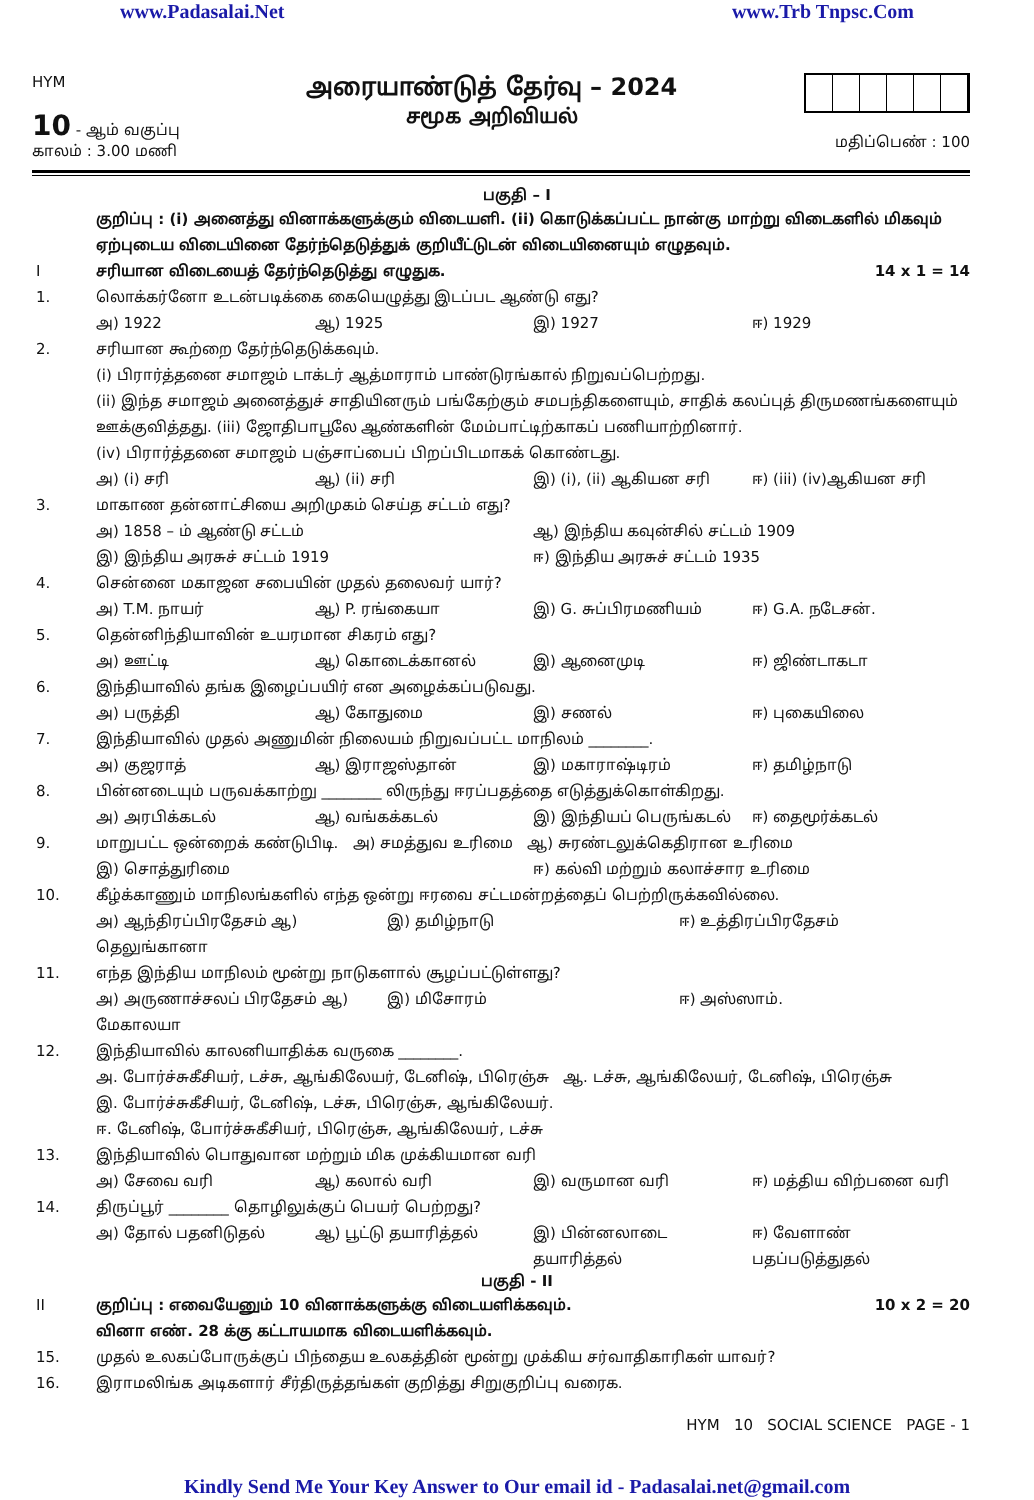www.Padasalai.Net www.Trb Tnpsc.Com
HYM
10 - ஆம் வகுப்பு
காலம் : 3.00 மணி
அரையாண்டுத் தேர்வு – 2024
சமூக அறிவியல்
மதிப்பெண் : 100
பகுதி – I
குறிப்பு : (i) அனைத்து வினாக்களுக்கும் விடையளி. (ii) கொடுக்கப்பட்ட நான்கு மாற்று விடைகளில் மிகவும் ஏற்புடைய விடையினை தேர்ந்தெடுத்துக் குறியீட்டுடன் விடையினையும் எழுதவும்.
Iசரியான விடையைத் தேர்ந்தெடுத்து எழுதுக. 14 x 1 = 14
1. லொக்கர்னோ உடன்படிக்கை கையெழுத்து இடப்பட ஆண்டு எது?
அ) 1922 ஆ) 1925 இ) 1927 ஈ) 1929
2. சரியான கூற்றை தேர்ந்தெடுக்கவும்.
(i) பிரார்த்தனை சமாஜம் டாக்டர் ஆத்மாராம் பாண்டுரங்கால் நிறுவப்பெற்றது.
(ii) இந்த சமாஜம் அனைத்துச் சாதியினரும் பங்கேற்கும் சமபந்திகளையும், சாதிக் கலப்புத் திருமணங்களையும் ஊக்குவித்தது. (iii) ஜோதிபாபூலே ஆண்களின் மேம்பாட்டிற்காகப் பணியாற்றினார்.
(iv) பிரார்த்தனை சமாஜம் பஞ்சாப்பைப் பிறப்பிடமாகக் கொண்டது.
அ) (i) சரி ஆ) (ii) சரி இ) (i), (ii) ஆகியன சரி ஈ) (iii) (iv)ஆகியன சரி
3. மாகாண தன்னாட்சியை அறிமுகம் செய்த சட்டம் எது?
அ) 1858 – ம் ஆண்டு சட்டம் ஆ) இந்திய கவுன்சில் சட்டம் 1909
இ) இந்திய அரசுச் சட்டம் 1919 ஈ) இந்திய அரசுச் சட்டம் 1935
4. சென்னை மகாஜன சபையின் முதல் தலைவர் யார்?
அ) T.M. நாயர் ஆ) P. ரங்கையா இ) G. சுப்பிரமணியம் ஈ) G.A. நடேசன்.
5. தென்னிந்தியாவின் உயரமான சிகரம் எது?
அ) ஊட்டி ஆ) கொடைக்கானல் இ) ஆனைமுடி ஈ) ஜிண்டாகடா
6. இந்தியாவில் தங்க இழைப்பயிர் என அழைக்கப்படுவது.
அ) பருத்தி ஆ) கோதுமை இ) சணல் ஈ) புகையிலை
7. இந்தியாவில் முதல் அணுமின் நிலையம் நிறுவப்பட்ட மாநிலம் ________.
அ) குஜராத் ஆ) இராஜஸ்தான் இ) மகாராஷ்டிரம் ஈ) தமிழ்நாடு
8. பின்னடையும் பருவக்காற்று ________ லிருந்து ஈரப்பதத்தை எடுத்துக்கொள்கிறது.
அ) அரபிக்கடல் ஆ) வங்கக்கடல் இ) இந்தியப் பெருங்கடல் ஈ) தைமூர்க்கடல்
9. மாறுபட்ட ஒன்றைக் கண்டுபிடி. அ) சமத்துவ உரிமை ஆ) சுரண்டலுக்கெதிரான உரிமை
இ) சொத்துரிமை ஈ) கல்வி மற்றும் கலாச்சார உரிமை
10. கீழ்க்காணும் மாநிலங்களில் எந்த ஒன்று ஈரவை சட்டமன்றத்தைப் பெற்றிருக்கவில்லை.
அ) ஆந்திரப்பிரதேசம் ஆ) தெலுங்கானா இ) தமிழ்நாடு ஈ) உத்திரப்பிரதேசம்
11. எந்த இந்திய மாநிலம் மூன்று நாடுகளால் சூழப்பட்டுள்ளது?
அ) அருணாச்சலப் பிரதேசம் ஆ) மேகாலயா இ) மிசோரம் ஈ) அஸ்ஸாம்.
12. இந்தியாவில் காலனியாதிக்க வருகை ________.
அ. போர்ச்சுகீசியர், டச்சு, ஆங்கிலேயர், டேனிஷ், பிரெஞ்சு ஆ. டச்சு, ஆங்கிலேயர், டேனிஷ், பிரெஞ்சு
இ. போர்ச்சுகீசியர், டேனிஷ், டச்சு, பிரெஞ்சு, ஆங்கிலேயர்.
ஈ. டேனிஷ், போர்ச்சுகீசியர், பிரெஞ்சு, ஆங்கிலேயர், டச்சு
13. இந்தியாவில் பொதுவான மற்றும் மிக முக்கியமான வரி
அ) சேவை வரி ஆ) கலால் வரி இ) வருமான வரி ஈ) மத்திய விற்பனை வரி
14. திருப்பூர் ________ தொழிலுக்குப் பெயர் பெற்றது?
அ) தோல் பதனிடுதல் ஆ) பூட்டு தயாரித்தல் இ) பின்னலாடை தயாரித்தல் ஈ) வேளாண் பதப்படுத்துதல்
பகுதி - II
II குறிப்பு : எவையேனும் 10 வினாக்களுக்கு விடையளிக்கவும்.
வினா எண். 28 க்கு கட்டாயமாக விடையளிக்கவும். 10 x 2 = 20
15. முதல் உலகப்போருக்குப் பிந்தைய உலகத்தின் மூன்று முக்கிய சர்வாதிகாரிகள் யாவர்?
16. இராமலிங்க அடிகளார் சீர்திருத்தங்கள் குறித்து சிறுகுறிப்பு வரைக.
HYM 10 SOCIAL SCIENCE PAGE - 1
Kindly Send Me Your Key Answer to Our email id - Padasalai.net@gmail.com